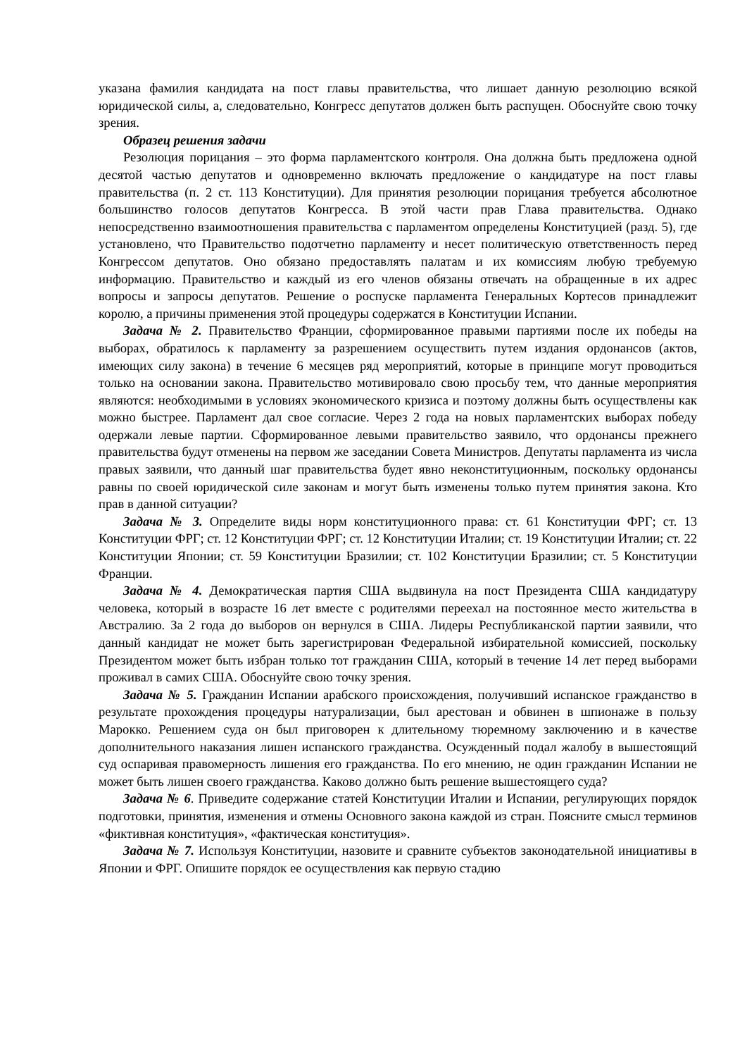указана фамилия кандидата на пост главы правительства, что лишает данную резолюцию всякой юридической силы, а, следовательно, Конгресс депутатов должен быть распущен. Обоснуйте свою точку зрения.
Образец решения задачи
Резолюция порицания – это форма парламентского контроля. Она должна быть предложена одной десятой частью депутатов и одновременно включать предложение о кандидатуре на пост главы правительства (п. 2 ст. 113 Конституции). Для принятия резолюции порицания требуется абсолютное большинство голосов депутатов Конгресса. В этой части прав Глава правительства. Однако непосредственно взаимоотношения правительства с парламентом определены Конституцией (разд. 5), где установлено, что Правительство подотчетно парламенту и несет политическую ответственность перед Конгрессом депутатов. Оно обязано предоставлять палатам и их комиссиям любую требуемую информацию. Правительство и каждый из его членов обязаны отвечать на обращенные в их адрес вопросы и запросы депутатов. Решение о роспуске парламента Генеральных Кортесов принадлежит королю, а причины применения этой процедуры содержатся в Конституции Испании.
Задача № 2. Правительство Франции, сформированное правыми партиями после их победы на выборах, обратилось к парламенту за разрешением осуществить путем издания ордонансов (актов, имеющих силу закона) в течение 6 месяцев ряд мероприятий, которые в принципе могут проводиться только на основании закона. Правительство мотивировало свою просьбу тем, что данные мероприятия являются: необходимыми в условиях экономического кризиса и поэтому должны быть осуществлены как можно быстрее. Парламент дал свое согласие. Через 2 года на новых парламентских выборах победу одержали левые партии. Сформированное левыми правительство заявило, что ордонансы прежнего правительства будут отменены на первом же заседании Совета Министров. Депутаты парламента из числа правых заявили, что данный шаг правительства будет явно неконституционным, поскольку ордонансы равны по своей юридической силе законам и могут быть изменены только путем принятия закона. Кто прав в данной ситуации?
Задача № 3. Определите виды норм конституционного права: ст. 61 Конституции ФРГ; ст. 13 Конституции ФРГ; ст. 12 Конституции ФРГ; ст. 12 Конституции Италии; ст. 19 Конституции Италии; ст. 22 Конституции Японии; ст. 59 Конституции Бразилии; ст. 102 Конституции Бразилии; ст. 5 Конституции Франции.
Задача № 4. Демократическая партия США выдвинула на пост Президента США кандидатуру человека, который в возрасте 16 лет вместе с родителями переехал на постоянное место жительства в Австралию. За 2 года до выборов он вернулся в США. Лидеры Республиканской партии заявили, что данный кандидат не может быть зарегистрирован Федеральной избирательной комиссией, поскольку Президентом может быть избран только тот гражданин США, который в течение 14 лет перед выборами проживал в самих США. Обоснуйте свою точку зрения.
Задача № 5. Гражданин Испании арабского происхождения, получивший испанское гражданство в результате прохождения процедуры натурализации, был арестован и обвинен в шпионаже в пользу Марокко. Решением суда он был приговорен к длительному тюремному заключению и в качестве дополнительного наказания лишен испанского гражданства. Осужденный подал жалобу в вышестоящий суд оспаривая правомерность лишения его гражданства. По его мнению, не один гражданин Испании не может быть лишен своего гражданства. Каково должно быть решение вышестоящего суда?
Задача № 6. Приведите содержание статей Конституции Италии и Испании, регулирующих порядок подготовки, принятия, изменения и отмены Основного закона каждой из стран. Поясните смысл терминов «фиктивная конституция», «фактическая конституция».
Задача № 7. Используя Конституции, назовите и сравните субъектов законодательной инициативы в Японии и ФРГ. Опишите порядок ее осуществления как первую стадию